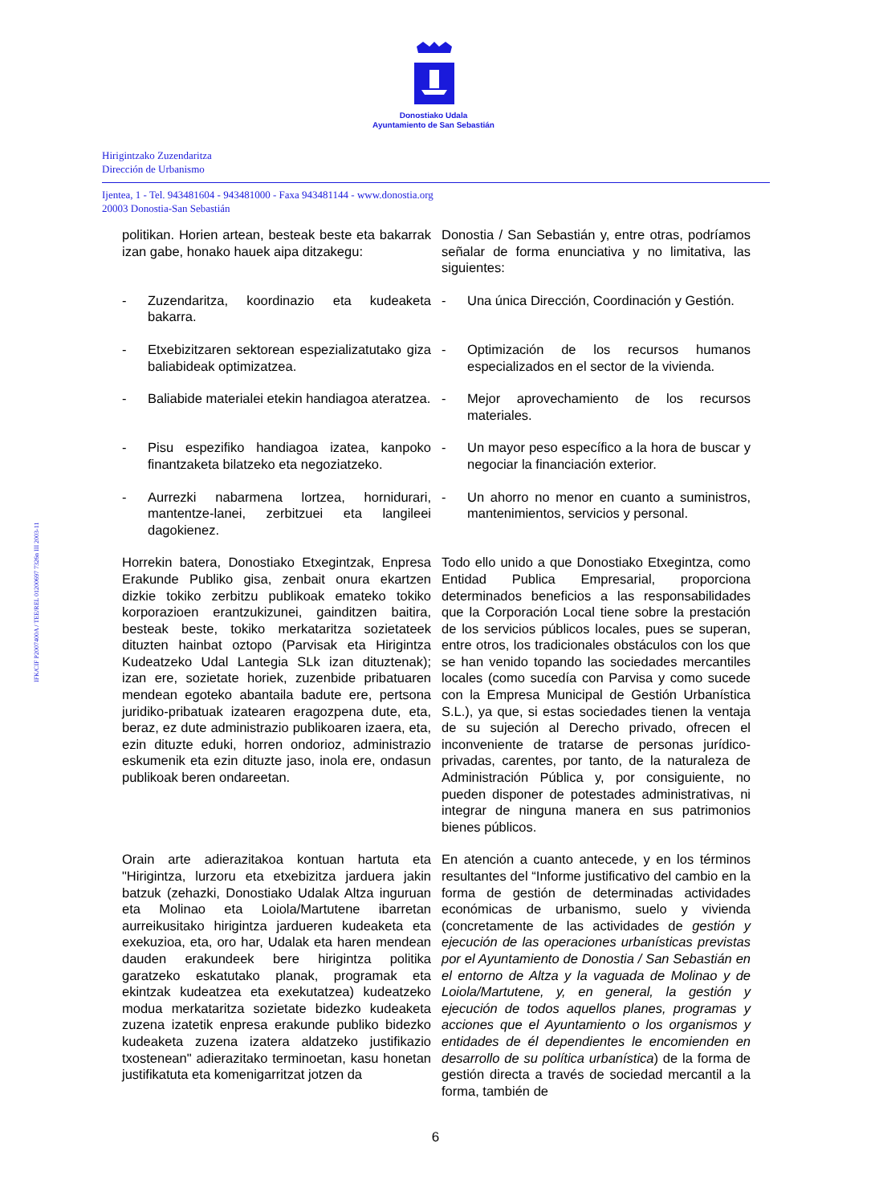Donostiako Udala
Ayuntamiento de San Sebastián
Hirigintzako Zuzendaritza
Dirección de Urbanismo
Ijentea, 1 - Tel. 943481604 - 943481000 - Faxa 943481144 - www.donostia.org
20003 Donostia-San Sebastián
IFK/CIF P2007400A / TEE/REL 01200697 7326n III 2003-11
politikan. Horien artean, besteak beste eta bakarrak izan gabe, honako hauek aipa ditzakegu:
Donostia / San Sebastián y, entre otras, podríamos señalar de forma enunciativa y no limitativa, las siguientes:
- Zuzendaritza, koordinazio eta kudeaketa bakarra.
- Una única Dirección, Coordinación y Gestión.
- Etxebizitzaren sektorean espezializatutako giza baliabideak optimizatzea.
- Optimización de los recursos humanos especializados en el sector de la vivienda.
- Baliabide materialei etekin handiagoa ateratzea.
- Mejor aprovechamiento de los recursos materiales.
- Pisu espezifiko handiagoa izatea, kanpoko finantzaketa bilatzeko eta negoziatzeko.
- Un mayor peso específico a la hora de buscar y negociar la financiación exterior.
- Aurrezki nabarmena lortzea, hornidurari, mantentze-lanei, zerbitzuei eta langileei dagokienez.
- Un ahorro no menor en cuanto a suministros, mantenimientos, servicios y personal.
Horrekin batera, Donostiako Etxegintzak, Enpresa Erakunde Publiko gisa, zenbait onura ekartzen dizkie tokiko zerbitzu publikoak emateko tokiko korporazioen erantzukizunei, gainditzen baitira, besteak beste, tokiko merkataritza sozietateek dituzten hainbat oztopo (Parvisak eta Hirigintza Kudeatzeko Udal Lantegia SLk izan dituztenak); izan ere, sozietate horiek, zuzenbide pribatuaren mendean egoteko abantaila badute ere, pertsona juridiko-pribatuak izatearen eragozpena dute, eta, beraz, ez dute administrazio publikoaren izaera, eta, ezin dituzte eduki, horren ondorioz, administrazio eskumenik eta ezin dituzte jaso, inola ere, ondasun publikoak beren ondareetan.
Todo ello unido a que Donostiako Etxegintza, como Entidad Publica Empresarial, proporciona determinados beneficios a las responsabilidades que la Corporación Local tiene sobre la prestación de los servicios públicos locales, pues se superan, entre otros, los tradicionales obstáculos con los que se han venido topando las sociedades mercantiles locales (como sucedía con Parvisa y como sucede con la Empresa Municipal de Gestión Urbanística S.L.), ya que, si estas sociedades tienen la ventaja de su sujeción al Derecho privado, ofrecen el inconveniente de tratarse de personas jurídico-privadas, carentes, por tanto, de la naturaleza de Administración Pública y, por consiguiente, no pueden disponer de potestades administrativas, ni integrar de ninguna manera en sus patrimonios bienes públicos.
Orain arte adierazitakoa kontuan hartuta eta "Hirigintza, lurzoru eta etxebizitza jarduera jakin batzuk (zehazki, Donostiako Udalak Altza inguruan eta Molinao eta Loiola/Martutene ibarretan aurreikusitako hirigintza jardueren kudeaketa eta exekuzioa, eta, oro har, Udalak eta haren mendean dauden erakundeek bere hirigintza politika garatzeko eskatutako planak, programak eta ekintzak kudeatzea eta exekutatzea) kudeatzeko modua merkataritza sozietate bidezko kudeaketa zuzena izatetik enpresa erakunde publiko bidezko kudeaketa zuzena izatera aldatzeko justifikazio txostenean" adierazitako terminoetan, kasu honetan justifikatuta eta komenigarritzat jotzen da
En atención a cuanto antecede, y en los términos resultantes del “Informe justificativo del cambio en la forma de gestión de determinadas actividades económicas de urbanismo, suelo y vivienda (concretamente de las actividades de gestión y ejecución de las operaciones urbanísticas previstas por el Ayuntamiento de Donostia / San Sebastián en el entorno de Altza y la vaguada de Molinao y de Loiola/Martutene, y, en general, la gestión y ejecución de todos aquellos planes, programas y acciones que el Ayuntamiento o los organismos y entidades de él dependientes le encomienden en desarrollo de su política urbanística) de la forma de gestión directa a través de sociedad mercantil a la forma, también de
6